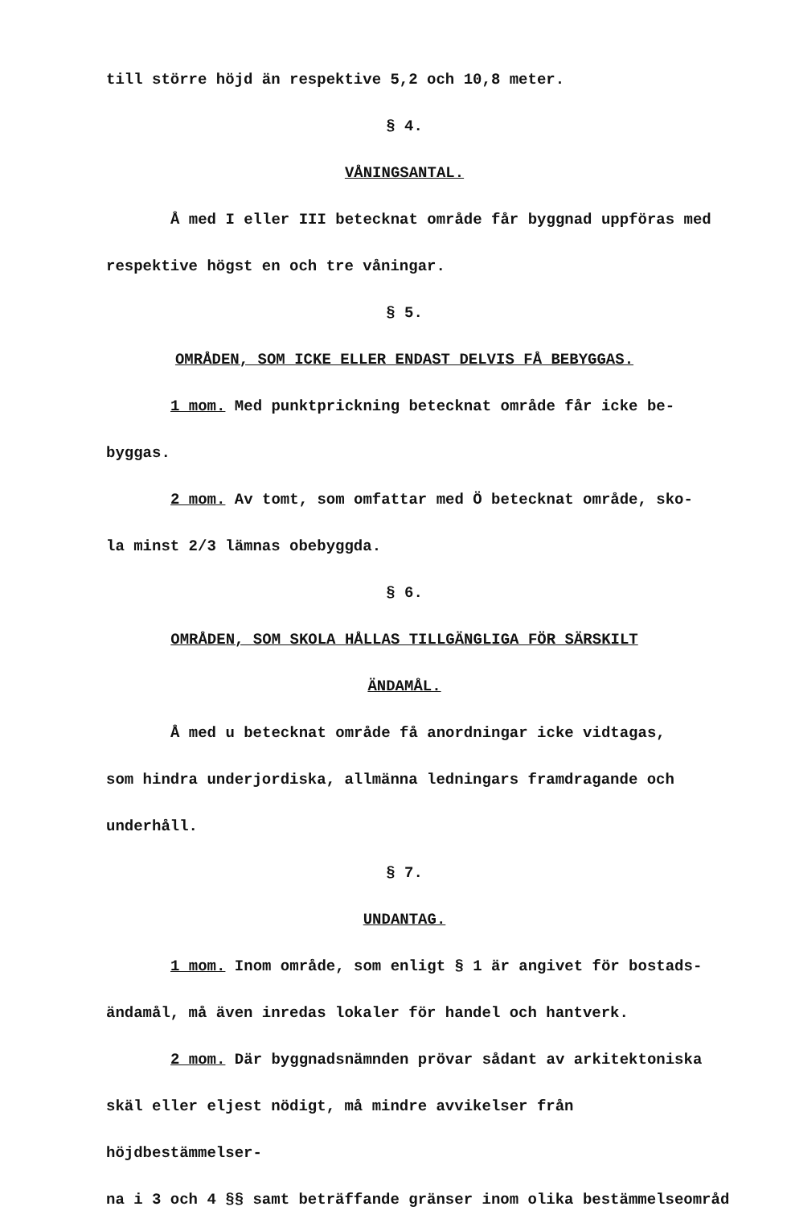till större höjd än respektive 5,2 och 10,8 meter.
§ 4.
VÅNINGSANTAL.
Å med I eller III betecknat område får byggnad uppföras med
respektive högst en och tre våningar.
§ 5.
OMRÅDEN, SOM ICKE ELLER ENDAST DELVIS FÅ BEBYGGAS.
1 mom. Med punktprickning betecknat område får icke be-
byggas.
2 mom. Av tomt, som omfattar med Ö betecknat område, sko-
la minst 2/3 lämnas obebyggda.
§ 6.
OMRÅDEN, SOM SKOLA HÅLLAS TILLGÄNGLIGA FÖR SÄRSKILT
ÄNDAMÅL.
Å med u betecknat område få anordningar icke vidtagas,
som hindra underjordiska, allmänna ledningars framdragande och
underhåll.
§ 7.
UNDANTAG.
1 mom. Inom område, som enligt § 1 är angivet för bostads-
ändamål, må även inredas lokaler för handel och hantverk.
2 mom. Där byggnadsnämnden prövar sådant av arkitektoniska
skäl eller eljest nödigt, må mindre avvikelser från höjdbestämmelser-
na i 3 och 4 §§ samt beträffande gränser inom olika bestämmelseområd